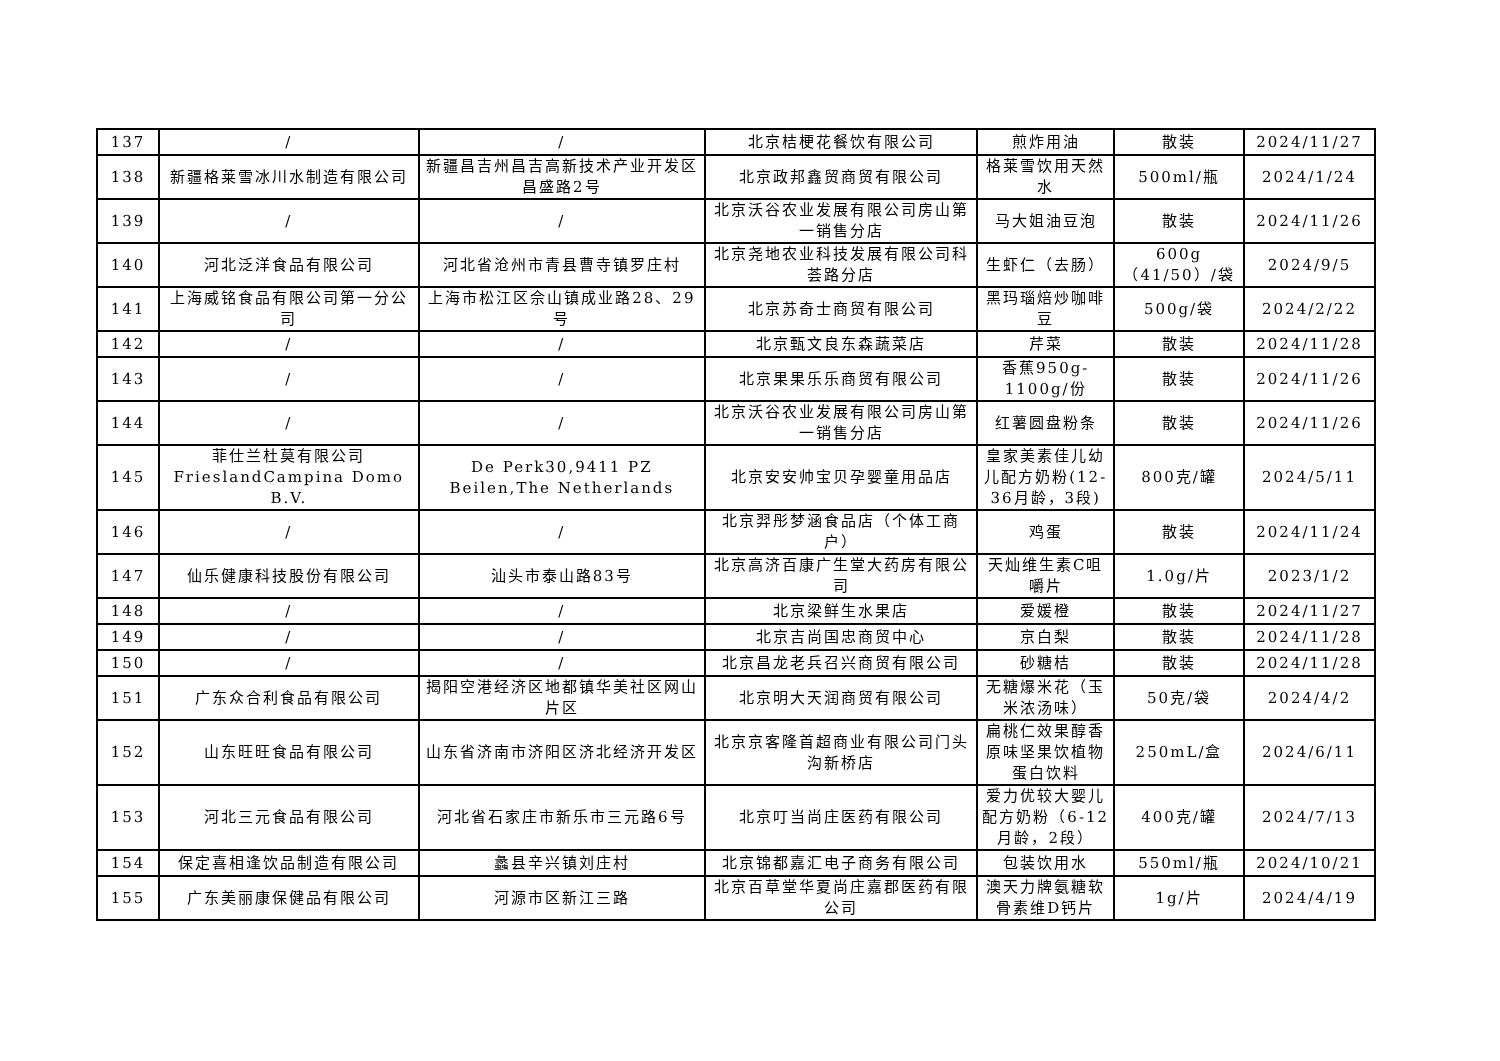| 137 | / | / | 北京桔梗花餐饮有限公司 | 煎炸用油 | 散装 | 2024/11/27 |
| 138 | 新疆格莱雪冰川水制造有限公司 | 新疆昌吉州昌吉高新技术产业开发区昌盛路2号 | 北京政邦鑫贸商贸有限公司 | 格莱雪饮用天然水 | 500ml/瓶 | 2024/1/24 |
| 139 | / | / | 北京沃谷农业发展有限公司房山第一销售分店 | 马大姐油豆泡 | 散装 | 2024/11/26 |
| 140 | 河北泛洋食品有限公司 | 河北省沧州市青县曹寺镇罗庄村 | 北京尧地农业科技发展有限公司科荟路分店 | 生虾仁（去肠） | 600g（41/50）/袋 | 2024/9/5 |
| 141 | 上海威铭食品有限公司第一分公司 | 上海市松江区佘山镇成业路28、29号 | 北京苏奇士商贸有限公司 | 黑玛瑙焙炒咖啡豆 | 500g/袋 | 2024/2/22 |
| 142 | / | / | 北京甄文良东森蔬菜店 | 芹菜 | 散装 | 2024/11/28 |
| 143 | / | / | 北京果果乐乐商贸有限公司 | 香蕉950g-1100g/份 | 散装 | 2024/11/26 |
| 144 | / | / | 北京沃谷农业发展有限公司房山第一销售分店 | 红薯圆盘粉条 | 散装 | 2024/11/26 |
| 145 | 菲仕兰杜莫有限公司 FrieslandCampina Domo B.V. | De Perk30,9411 PZ Beilen,The Netherlands | 北京安安帅宝贝孕婴童用品店 | 皇家美素佳儿幼儿配方奶粉(12-36月龄，3段) | 800克/罐 | 2024/5/11 |
| 146 | / | / | 北京羿彤梦涵食品店（个体工商户） | 鸡蛋 | 散装 | 2024/11/24 |
| 147 | 仙乐健康科技股份有限公司 | 汕头市泰山路83号 | 北京高济百康广生堂大药房有限公司 | 天灿维生素C咀嚼片 | 1.0g/片 | 2023/1/2 |
| 148 | / | / | 北京梁鲜生水果店 | 爱媛橙 | 散装 | 2024/11/27 |
| 149 | / | / | 北京吉尚国忠商贸中心 | 京白梨 | 散装 | 2024/11/28 |
| 150 | / | / | 北京昌龙老兵召兴商贸有限公司 | 砂糖桔 | 散装 | 2024/11/28 |
| 151 | 广东众合利食品有限公司 | 揭阳空港经济区地都镇华美社区网山片区 | 北京明大天润商贸有限公司 | 无糖爆米花（玉米浓汤味） | 50克/袋 | 2024/4/2 |
| 152 | 山东旺旺食品有限公司 | 山东省济南市济阳区济北经济开发区 | 北京京客隆首超商业有限公司门头沟新桥店 | 扁桃仁效果醇香原味坚果饮植物蛋白饮料 | 250mL/盒 | 2024/6/11 |
| 153 | 河北三元食品有限公司 | 河北省石家庄市新乐市三元路6号 | 北京叮当尚庄医药有限公司 | 爱力优较大婴儿配方奶粉（6-12月龄，2段） | 400克/罐 | 2024/7/13 |
| 154 | 保定喜相逢饮品制造有限公司 | 蠡县辛兴镇刘庄村 | 北京锦都嘉汇电子商务有限公司 | 包装饮用水 | 550ml/瓶 | 2024/10/21 |
| 155 | 广东美丽康保健品有限公司 | 河源市区新江三路 | 北京百草堂华夏尚庄嘉郡医药有限公司 | 澳天力牌氨糖软骨素维D钙片 | 1g/片 | 2024/4/19 |